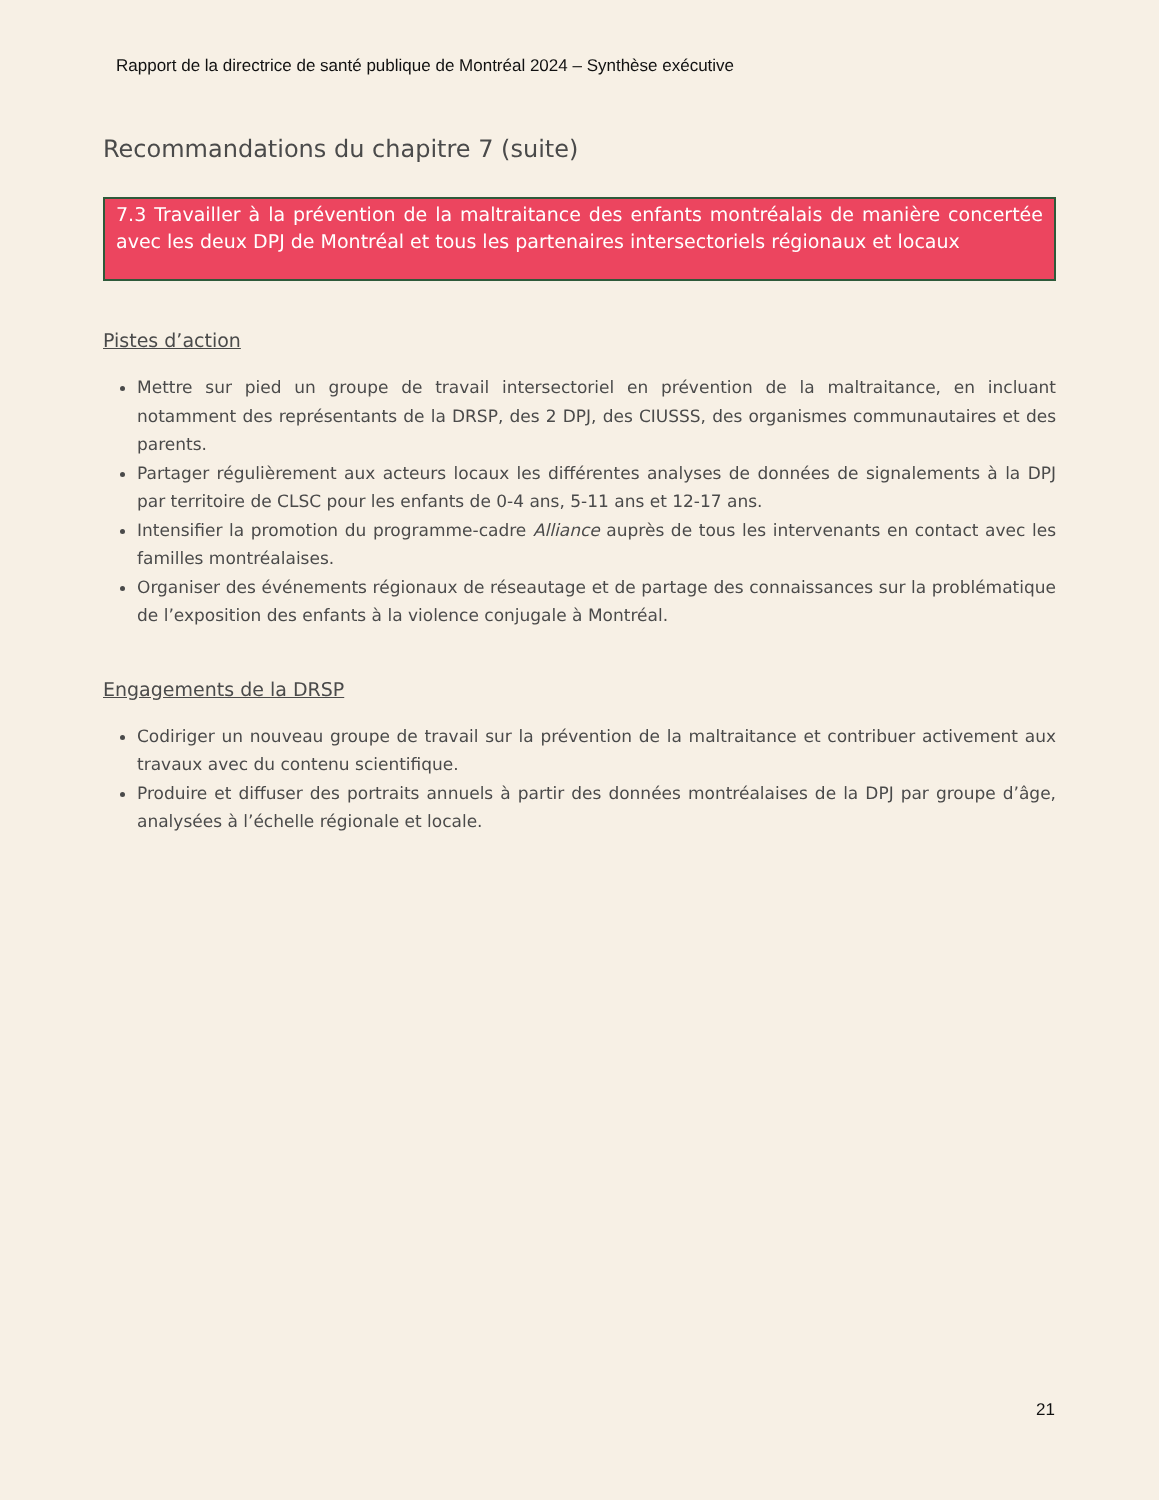Rapport de la directrice de santé publique de Montréal 2024 – Synthèse exécutive
Recommandations du chapitre 7 (suite)
7.3 Travailler à la prévention de la maltraitance des enfants montréalais de manière concertée avec les deux DPJ de Montréal et tous les partenaires intersectoriels régionaux et locaux
Pistes d’action
Mettre sur pied un groupe de travail intersectoriel en prévention de la maltraitance, en incluant notamment des représentants de la DRSP, des 2 DPJ, des CIUSSS, des organismes communautaires et des parents.
Partager régulièrement aux acteurs locaux les différentes analyses de données de signalements à la DPJ par territoire de CLSC pour les enfants de 0-4 ans, 5-11 ans et 12-17 ans.
Intensifier la promotion du programme-cadre Alliance auprès de tous les intervenants en contact avec les familles montréalaises.
Organiser des événements régionaux de réseautage et de partage des connaissances sur la problématique de l’exposition des enfants à la violence conjugale à Montréal.
Engagements de la DRSP
Codiriger un nouveau groupe de travail sur la prévention de la maltraitance et contribuer activement aux travaux avec du contenu scientifique.
Produire et diffuser des portraits annuels à partir des données montréalaises de la DPJ par groupe d’âge, analysées à l’échelle régionale et locale.
21